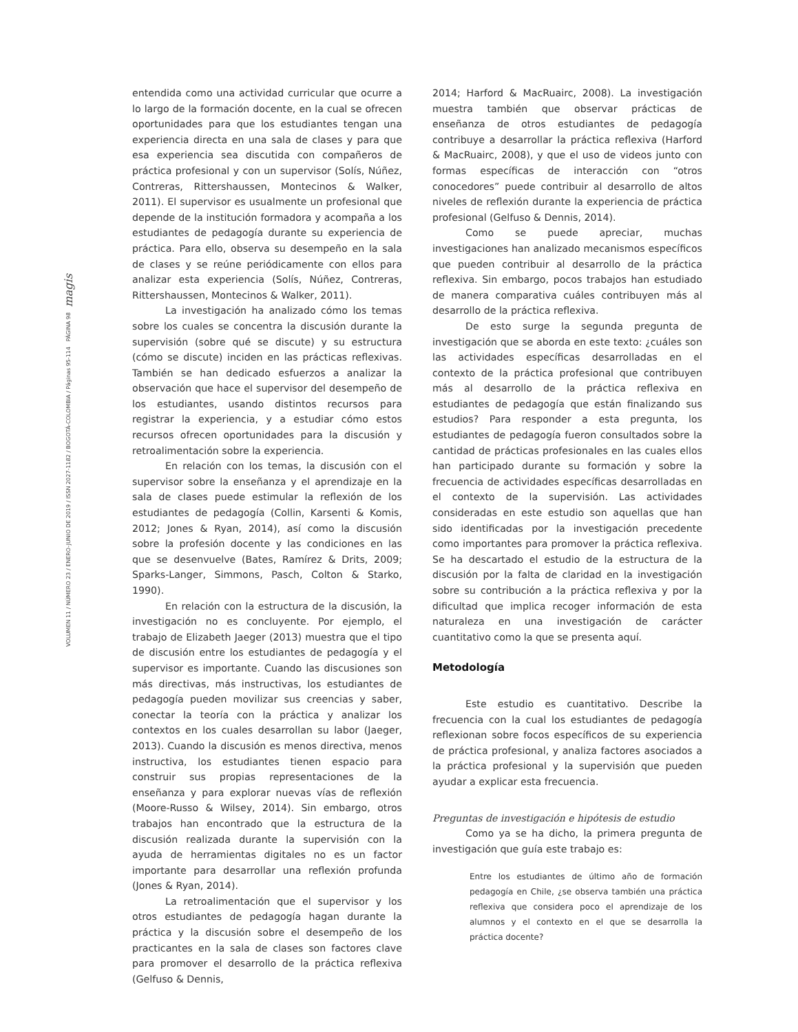VOLUMEN 11 / NÚMERO 23 / ENERO-JUNIO DE 2019 / ISSN 2027-1182 / BOGOTÁ-COLOMBIA / Páginas 95-114 PÁGINA 98 magis
entendida como una actividad curricular que ocurre a lo largo de la formación docente, en la cual se ofrecen oportunidades para que los estudiantes tengan una experiencia directa en una sala de clases y para que esa experiencia sea discutida con compañeros de práctica profesional y con un supervisor (Solís, Núñez, Contreras, Rittershaussen, Montecinos & Walker, 2011). El supervisor es usualmente un profesional que depende de la institución formadora y acompaña a los estudiantes de pedagogía durante su experiencia de práctica. Para ello, observa su desempeño en la sala de clases y se reúne periódicamente con ellos para analizar esta experiencia (Solís, Núñez, Contreras, Rittershaussen, Montecinos & Walker, 2011).
La investigación ha analizado cómo los temas sobre los cuales se concentra la discusión durante la supervisión (sobre qué se discute) y su estructura (cómo se discute) inciden en las prácticas reflexivas. También se han dedicado esfuerzos a analizar la observación que hace el supervisor del desempeño de los estudiantes, usando distintos recursos para registrar la experiencia, y a estudiar cómo estos recursos ofrecen oportunidades para la discusión y retroalimentación sobre la experiencia.
En relación con los temas, la discusión con el supervisor sobre la enseñanza y el aprendizaje en la sala de clases puede estimular la reflexión de los estudiantes de pedagogía (Collin, Karsenti & Komis, 2012; Jones & Ryan, 2014), así como la discusión sobre la profesión docente y las condiciones en las que se desenvuelve (Bates, Ramírez & Drits, 2009; Sparks-Langer, Simmons, Pasch, Colton & Starko, 1990).
En relación con la estructura de la discusión, la investigación no es concluyente. Por ejemplo, el trabajo de Elizabeth Jaeger (2013) muestra que el tipo de discusión entre los estudiantes de pedagogía y el supervisor es importante. Cuando las discusiones son más directivas, más instructivas, los estudiantes de pedagogía pueden movilizar sus creencias y saber, conectar la teoría con la práctica y analizar los contextos en los cuales desarrollan su labor (Jaeger, 2013). Cuando la discusión es menos directiva, menos instructiva, los estudiantes tienen espacio para construir sus propias representaciones de la enseñanza y para explorar nuevas vías de reflexión (Moore-Russo & Wilsey, 2014). Sin embargo, otros trabajos han encontrado que la estructura de la discusión realizada durante la supervisión con la ayuda de herramientas digitales no es un factor importante para desarrollar una reflexión profunda (Jones & Ryan, 2014).
La retroalimentación que el supervisor y los otros estudiantes de pedagogía hagan durante la práctica y la discusión sobre el desempeño de los practicantes en la sala de clases son factores clave para promover el desarrollo de la práctica reflexiva (Gelfuso & Dennis,
2014; Harford & MacRuairc, 2008). La investigación muestra también que observar prácticas de enseñanza de otros estudiantes de pedagogía contribuye a desarrollar la práctica reflexiva (Harford & MacRuairc, 2008), y que el uso de videos junto con formas específicas de interacción con “otros conocedores” puede contribuir al desarrollo de altos niveles de reflexión durante la experiencia de práctica profesional (Gelfuso & Dennis, 2014).
Como se puede apreciar, muchas investigaciones han analizado mecanismos específicos que pueden contribuir al desarrollo de la práctica reflexiva. Sin embargo, pocos trabajos han estudiado de manera comparativa cuáles contribuyen más al desarrollo de la práctica reflexiva.
De esto surge la segunda pregunta de investigación que se aborda en este texto: ¿cuáles son las actividades específicas desarrolladas en el contexto de la práctica profesional que contribuyen más al desarrollo de la práctica reflexiva en estudiantes de pedagogía que están finalizando sus estudios? Para responder a esta pregunta, los estudiantes de pedagogía fueron consultados sobre la cantidad de prácticas profesionales en las cuales ellos han participado durante su formación y sobre la frecuencia de actividades específicas desarrolladas en el contexto de la supervisión. Las actividades consideradas en este estudio son aquellas que han sido identificadas por la investigación precedente como importantes para promover la práctica reflexiva. Se ha descartado el estudio de la estructura de la discusión por la falta de claridad en la investigación sobre su contribución a la práctica reflexiva y por la dificultad que implica recoger información de esta naturaleza en una investigación de carácter cuantitativo como la que se presenta aquí.
Metodología
Este estudio es cuantitativo. Describe la frecuencia con la cual los estudiantes de pedagogía reflexionan sobre focos específicos de su experiencia de práctica profesional, y analiza factores asociados a la práctica profesional y la supervisión que pueden ayudar a explicar esta frecuencia.
Preguntas de investigación e hipótesis de estudio
Como ya se ha dicho, la primera pregunta de investigación que guía este trabajo es:
Entre los estudiantes de último año de formación pedagogía en Chile, ¿se observa también una práctica reflexiva que considera poco el aprendizaje de los alumnos y el contexto en el que se desarrolla la práctica docente?